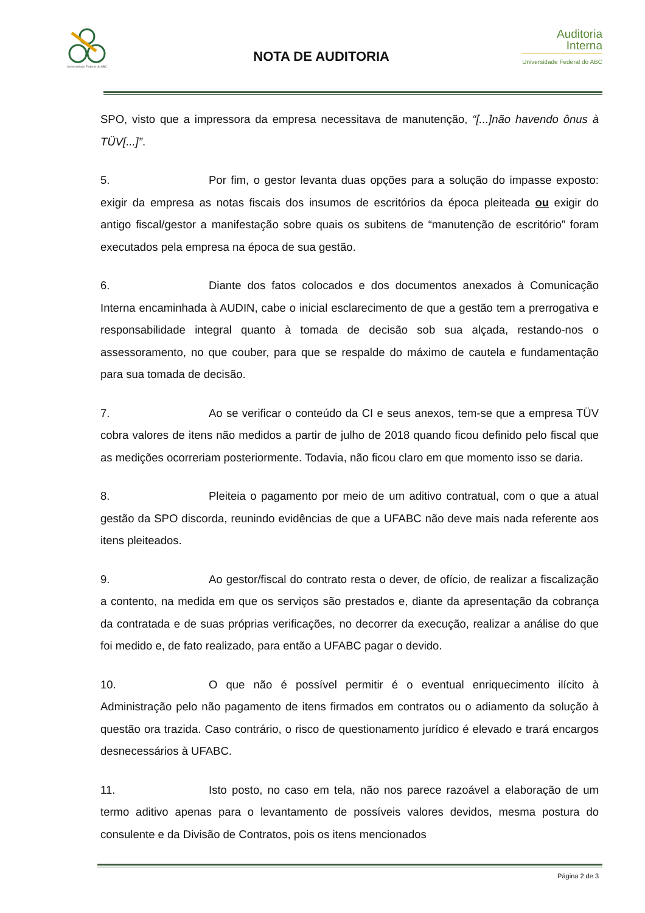Universidade Federal do ABC
NOTA DE AUDITORIA
Auditoria
Interna
Universidade Federal do ABC
SPO, visto que a impressora da empresa necessitava de manutenção, “[...]não havendo ônus à TÜV[...]”.
5. Por fim, o gestor levanta duas opções para a solução do impasse exposto: exigir da empresa as notas fiscais dos insumos de escritórios da época pleiteada ou exigir do antigo fiscal/gestor a manifestação sobre quais os subitens de “manutenção de escritório” foram executados pela empresa na época de sua gestão.
6. Diante dos fatos colocados e dos documentos anexados à Comunicação Interna encaminhada à AUDIN, cabe o inicial esclarecimento de que a gestão tem a prerrogativa e responsabilidade integral quanto à tomada de decisão sob sua alçada, restando-nos o assessoramento, no que couber, para que se respalde do máximo de cautela e fundamentação para sua tomada de decisão.
7. Ao se verificar o conteúdo da CI e seus anexos, tem-se que a empresa TÜV cobra valores de itens não medidos a partir de julho de 2018 quando ficou definido pelo fiscal que as medições ocorreriam posteriormente. Todavia, não ficou claro em que momento isso se daria.
8. Pleiteia o pagamento por meio de um aditivo contratual, com o que a atual gestão da SPO discorda, reunindo evidências de que a UFABC não deve mais nada referente aos itens pleiteados.
9. Ao gestor/fiscal do contrato resta o dever, de ofício, de realizar a fiscalização a contento, na medida em que os serviços são prestados e, diante da apresentação da cobrança da contratada e de suas próprias verificações, no decorrer da execução, realizar a análise do que foi medido e, de fato realizado, para então a UFABC pagar o devido.
10. O que não é possível permitir é o eventual enriquecimento ilícito à Administração pelo não pagamento de itens firmados em contratos ou o adiamento da solução à questão ora trazida. Caso contrário, o risco de questionamento jurídico é elevado e trará encargos desnecessários à UFABC.
11. Isto posto, no caso em tela, não nos parece razoável a elaboração de um termo aditivo apenas para o levantamento de possíveis valores devidos, mesma postura do consulente e da Divisão de Contratos, pois os itens mencionados
Página 2 de 3